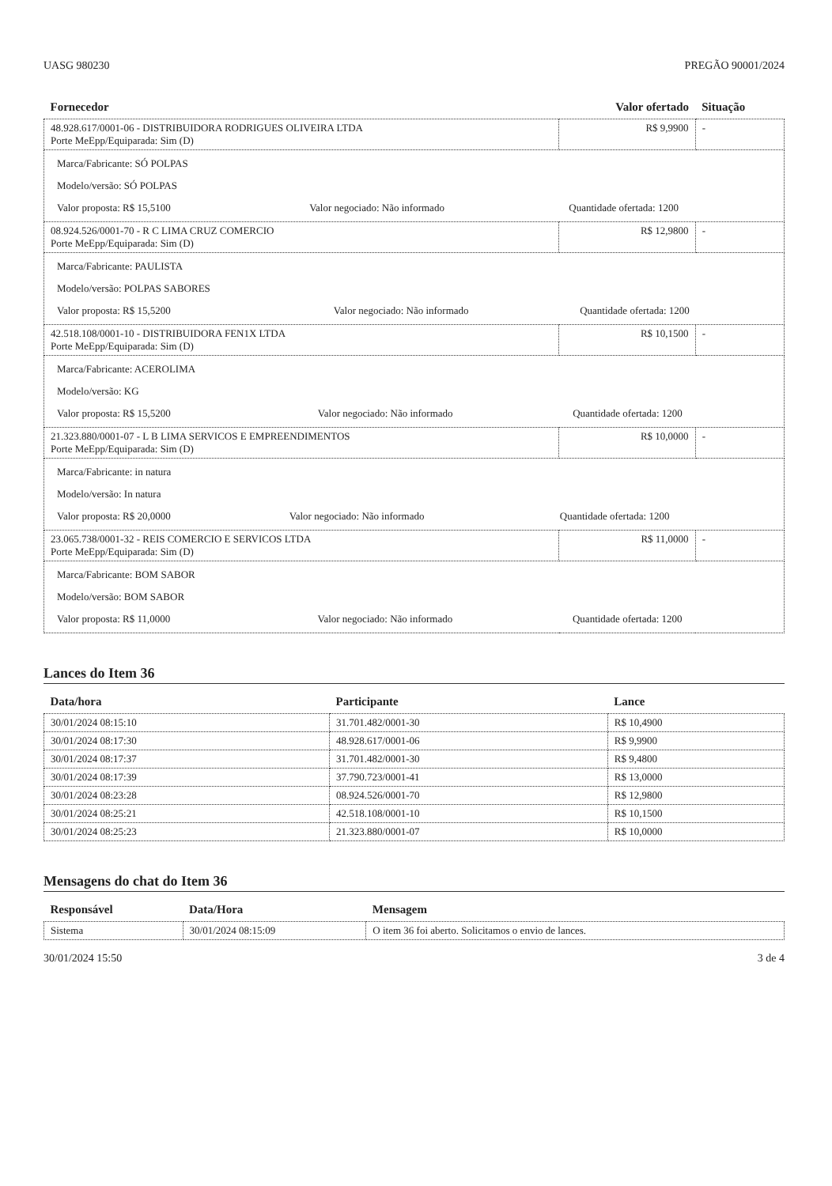UASG 980230 PREGÃO 90001/2024
| Fornecedor | Valor ofertado | Situação |
| --- | --- | --- |
| 48.928.617/0001-06 - DISTRIBUIDORA RODRIGUES OLIVEIRA LTDA Porte MeEpp/Equiparada: Sim (D) | R$ 9,9900 | - |
| / Marca/Fabricante: SÓ POLPAS / / / / Modelo/versão: SÓ POLPAS / / / / Valor proposta: R$ 15,5100 / Valor negociado: Não informado / Quantidade ofertada: 1200 / | | |
| 08.924.526/0001-70 - R C LIMA CRUZ COMERCIO Porte MeEpp/Equiparada: Sim (D) | R$ 12,9800 | - |
| / Marca/Fabricante: PAULISTA / / / / Modelo/versão: POLPAS SABORES / / / / Valor proposta: R$ 15,5200 / Valor negociado: Não informado / Quantidade ofertada: 1200 / | | |
| 42.518.108/0001-10 - DISTRIBUIDORA FEN1X LTDA Porte MeEpp/Equiparada: Sim (D) | R$ 10,1500 | - |
| / Marca/Fabricante: ACEROLIMA / / / / Modelo/versão: KG / / / / Valor proposta: R$ 15,5200 / Valor negociado: Não informado / Quantidade ofertada: 1200 / | | |
| 21.323.880/0001-07 - L B LIMA SERVICOS E EMPREENDIMENTOS Porte MeEpp/Equiparada: Sim (D) | R$ 10,0000 | - |
| / Marca/Fabricante: in natura / / / / Modelo/versão: In natura / / / / Valor proposta: R$ 20,0000 / Valor negociado: Não informado / Quantidade ofertada: 1200 / | | |
| 23.065.738/0001-32 - REIS COMERCIO E SERVICOS LTDA Porte MeEpp/Equiparada: Sim (D) | R$ 11,0000 | - |
| / Marca/Fabricante: BOM SABOR / / / / Modelo/versão: BOM SABOR / / / / Valor proposta: R$ 11,0000 / Valor negociado: Não informado / Quantidade ofertada: 1200 / | | |
Lances do Item 36
| Data/hora | Participante | Lance |
| --- | --- | --- |
| 30/01/2024 08:15:10 | 31.701.482/0001-30 | R$ 10,4900 |
| 30/01/2024 08:17:30 | 48.928.617/0001-06 | R$ 9,9900 |
| 30/01/2024 08:17:37 | 31.701.482/0001-30 | R$ 9,4800 |
| 30/01/2024 08:17:39 | 37.790.723/0001-41 | R$ 13,0000 |
| 30/01/2024 08:23:28 | 08.924.526/0001-70 | R$ 12,9800 |
| 30/01/2024 08:25:21 | 42.518.108/0001-10 | R$ 10,1500 |
| 30/01/2024 08:25:23 | 21.323.880/0001-07 | R$ 10,0000 |
Mensagens do chat do Item 36
| Responsável | Data/Hora | Mensagem |
| --- | --- | --- |
| Sistema | 30/01/2024 08:15:09 | O item 36 foi aberto. Solicitamos o envio de lances. |
30/01/2024 15:50 3 de 4